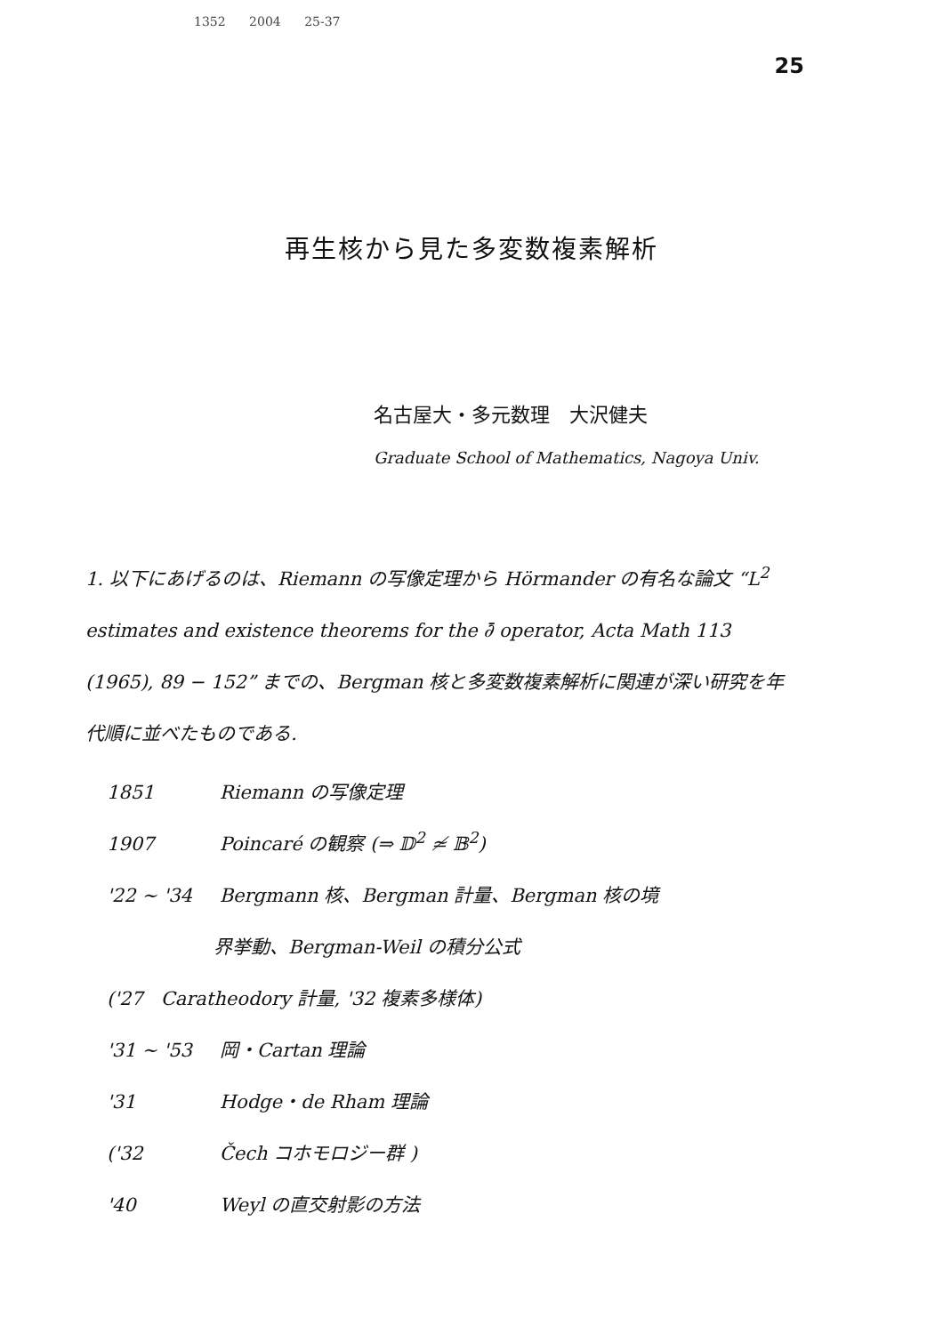1352 2004 25-37
25
再生核から見た多変数複素解析
名古屋大・多元数理　大沢健夫
Graduate School of Mathematics, Nagoya Univ.
1. 以下にあげるのは、Riemann の写像定理から Hörmander の有名な論文 “L<sup>2</sup> estimates and existence theorems for the ∂̄ operator, Acta Math 113 (1965), 89 − 152” までの、Bergman 核と多変数複素解析に関連が深い研究を年代順に並べたものである.
1851 Riemann の写像定理
1907 Poincaré の観察 (⇒ 𝔻<sup>2</sup> ≄ 𝔹<sup>2</sup>)
'22 ∼ '34 Bergmann 核、Bergman 計量、Bergman 核の境
界挙動、Bergman-Weil の積分公式
('27 Caratheodory 計量, '32 複素多様体)
'31 ∼ '53 岡・Cartan 理論
'31 Hodge・de Rham 理論
('32 Čech コホモロジー群 )
'40 Weyl の直交射影の方法